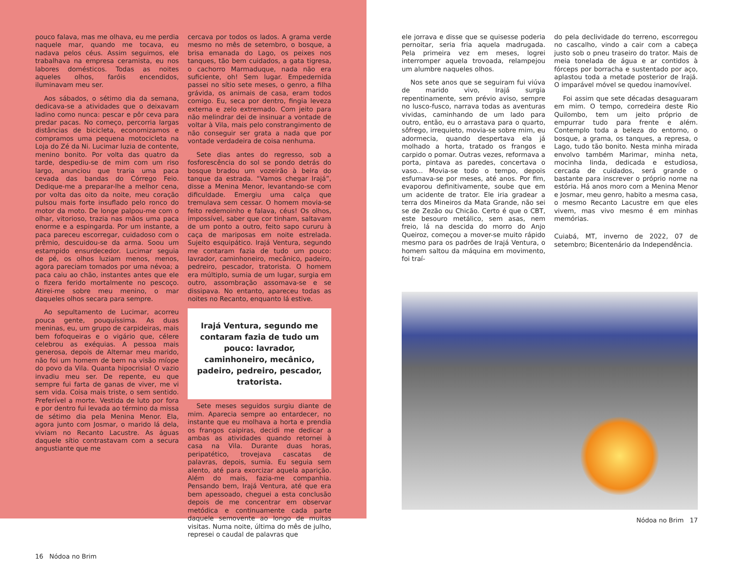pouco falava, mas me olhava, eu me perdia naquele mar, quando me tocava, eu nadava pelos céus. Assim seguimos, ele trabalhava na empresa ceramista, eu nos labores domésticos. Todas as noites aqueles olhos, faróis encendidos, iluminavam meu ser.
Aos sábados, o sétimo dia da semana, dedicava-se a atividades que o deixavam ladino como nunca: pescar e pôr ceva para predar pacas. No começo, percorria largas distâncias de bicicleta, economizamos e compramos uma pequena motocicleta na Loja do Zé da Ni. Lucimar luzia de contente, menino bonito. Por volta das quatro da tarde, despediu-se de mim com um riso largo, anunciou que traria uma paca cevada das bandas do Córrego Feio. Dedique-me a preparar-lhe a melhor cena, por volta das oito da noite, meu coração pulsou mais forte insuflado pelo ronco do motor da moto. De longe palpou-me com o olhar, vitorioso, trazia nas mãos uma paca enorme e a espingarda. Por um instante, a paca pareceu escorregar, cuidadoso com o prêmio, descuidou-se da arma. Soou um estampido ensurdecedor. Lucimar seguia de pé, os olhos luziam menos, menos, agora pareciam tomados por uma névoa; a paca caiu ao chão, instantes antes que ele o fizera ferido mortalmente no pescoço. Atirei-me sobre meu menino, o mar daqueles olhos secara para sempre.
Ao sepultamento de Lucimar, acorreu pouca gente, pouquíssima. As duas meninas, eu, um grupo de carpideiras, mais bem fofoqueiras e o vigário que, célere celebrou as exéquias. A pessoa mais generosa, depois de Altemar meu marido, não foi um homem de bem na visão míope do povo da Vila. Quanta hipocrisia! O vazio invadiu meu ser. De repente, eu que sempre fui farta de ganas de viver, me vi sem vida. Coisa mais triste, o sem sentido. Preferível a morte. Vestida de luto por fora e por dentro fui levada ao término da missa de sétimo dia pela Menina Menor. Ela, agora junto com Josmar, o marido lá dela, viviam no Recanto Lacustre. As águas daquele sítio contrastavam com a secura angustiante que me
cercava por todos os lados. A grama verde mesmo no mês de setembro, o bosque, a brisa emanada do Lago, os peixes nos tanques, tão bem cuidados, a gata tigresa, o cachorro Marmaduque, nada não era suficiente, oh! Sem lugar. Empedernida passei no sítio sete meses, o genro, a filha grávida, os animais de casa, eram todos comigo. Eu, seca por dentro, fingia leveza externa e zelo extremado. Com jeito para não melindrar dei de insinuar a vontade de voltar à Vila, mais pelo constrangimento de não conseguir ser grata a nada que por vontade verdadeira de coisa nenhuma.
Sete dias antes do regresso, sob a fosforescência do sol se pondo detrás do bosque bradou um vozeirão à beira do tanque da estrada. “Vamos chegar Irajá”, disse a Menina Menor, levantando-se com dificuldade. Emergiu uma calça que tremulava sem cessar. O homem movia-se feito redemoinho e falava, céus! Os olhos, impossível, saber que cor tinham, saltavam de um ponto a outro, feito sapo cururu à caça de mariposas em noite estrelada. Sujeito esquipático. Irajá Ventura, segundo me contaram fazia de tudo um pouco: lavrador, caminhoneiro, mecânico, padeiro, pedreiro, pescador, tratorista. O homem era múltiplo, sumia de um lugar, surgia em outro, assombração assomava-se e se dissipava. No entanto, apareceu todas as noites no Recanto, enquanto lá estive.
Irajá Ventura, segundo me contaram fazia de tudo um pouco: lavrador, caminhoneiro, mecânico, padeiro, pedreiro, pescador, tratorista.
Sete meses seguidos surgiu diante de mim. Aparecia sempre ao entardecer, no instante que eu molhava a horta e prendia os frangos caipiras, decidi me dedicar a ambas as atividades quando retornei à casa na Vila. Durante duas horas, peripatético, trovejava cascatas de palavras, depois, sumia. Eu seguia sem alento, até para exorcizar aquela aparição. Além do mais, fazia-me companhia. Pensando bem, Irajá Ventura, até que era bem apessoado, cheguei a esta conclusão depois de me concentrar em observar metódica e continuamente cada parte daquele semovente ao longo de muitas visitas. Numa noite, última do mês de julho, represei o caudal de palavras que
16 Nódoa no Brim
ele jorrava e disse que se quisesse poderia pernoitar, seria fria aquela madrugada. Pela primeira vez em meses, logrei interromper aquela trovoada, relampejou um alumbre naqueles olhos.
Nos sete anos que se seguiram fui viúva de marido vivo, Irajá surgia repentinamente, sem prévio aviso, sempre no lusco-fusco, narrava todas as aventuras vividas, caminhando de um lado para outro, então, eu o arrastava para o quarto, sôfrego, irrequieto, movia-se sobre mim, eu adormecia, quando despertava ela já molhado a horta, tratado os frangos e carpido o pomar. Outras vezes, reformava a porta, pintava as paredes, concertava o vaso... Movia-se todo o tempo, depois esfumava-se por meses, até anos. Por fim, evaporou definitivamente, soube que em um acidente de trator. Ele iria gradear a terra dos Mineiros da Mata Grande, não sei se de Zezão ou Chicão. Certo é que o CBT, este besouro metálico, sem asas, nem freio, lá na descida do morro do Anjo Queiroz, começou a mover-se muito rápido mesmo para os padrões de Irajá Ventura, o homem saltou da máquina em movimento, foi traí-
do pela declividade do terreno, escorregou no cascalho, vindo a cair com a cabeça justo sob o pneu traseiro do trator. Mais de meia tonelada de água e ar contidos à fórceps por borracha e sustentado por aço, aplastou toda a metade posterior de Irajá. O imparável móvel se quedou inamovível.
Foi assim que sete décadas desaguaram em mim. O tempo, corredeira deste Rio Quilombo, tem um jeito próprio de empurrar tudo para frente e além. Contemplo toda a beleza do entorno, o bosque, a grama, os tanques, a represa, o Lago, tudo tão bonito. Nesta minha mirada envolvo também Marimar, minha neta, mocinha linda, dedicada e estudiosa, cercada de cuidados, será grande o bastante para inscrever o próprio nome na estória. Há anos moro com a Menina Menor e Josmar, meu genro, habito a mesma casa, o mesmo Recanto Lacustre em que eles vivem, mas vivo mesmo é em minhas memórias.
Cuiabá, MT, inverno de 2022, 07 de setembro; Bicentenário da Independência.
Nódoa no Brim 17